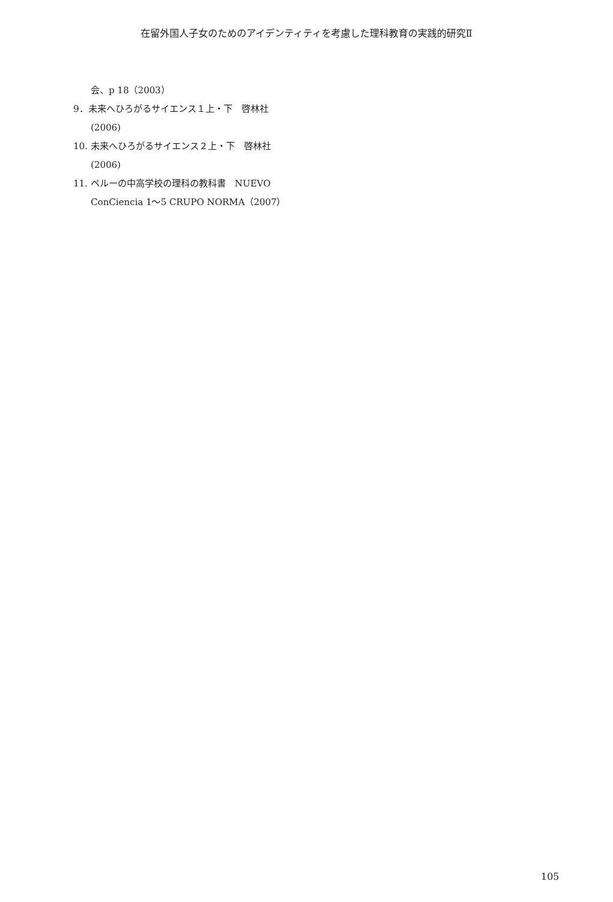在留外国人子女のためのアイデンティティを考慮した理科教育の実践的研究Ⅱ
会、p 18（2003）
9．未来へひろがるサイエンス１上・下　啓林社
(2006)
10. 未来へひろがるサイエンス２上・下　啓林社
(2006)
11. ペルーの中高学校の理科の教科書　NUEVO
ConCiencia 1～5 CRUPO NORMA（2007）
105